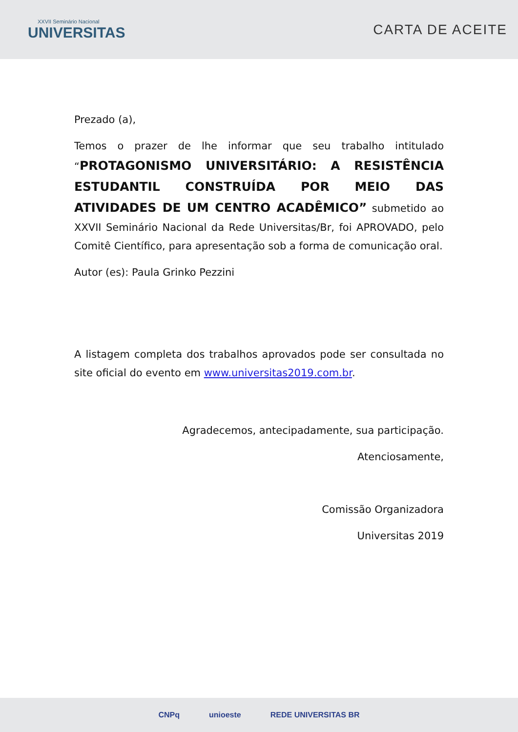XXVII Seminário Nacional
UNIVERSITAS
CARTA DE ACEITE
Prezado (a),
Temos o prazer de lhe informar que seu trabalho intitulado “PROTAGONISMO UNIVERSITÁRIO: A RESISTÊNCIA ESTUDANTIL CONSTRUÍDA POR MEIO DAS ATIVIDADES DE UM CENTRO ACADÊMICO” submetido ao XXVII Seminário Nacional da Rede Universitas/Br, foi APROVADO, pelo Comitê Científico, para apresentação sob a forma de comunicação oral.
Autor (es): Paula Grinko Pezzini
A listagem completa dos trabalhos aprovados pode ser consultada no site oficial do evento em www.universitas2019.com.br.
Agradecemos, antecipadamente, sua participação.
Atenciosamente,
Comissão Organizadora
Universitas 2019
CNPq unioeste REDE UNIVERSITAS BR